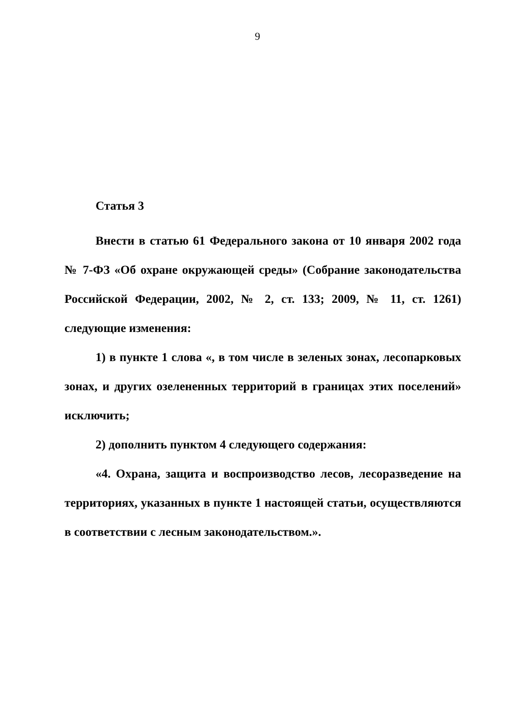9
Статья 3
Внести в статью 61 Федерального закона от 10 января 2002 года № 7-ФЗ «Об охране окружающей среды» (Собрание законодательства Российской Федерации, 2002, № 2, ст. 133; 2009, № 11, ст. 1261) следующие изменения:
1) в пункте 1 слова «, в том числе в зеленых зонах, лесопарковых зонах, и других озелененных территорий в границах этих поселений» исключить;
2) дополнить пунктом 4 следующего содержания:
«4. Охрана, защита и воспроизводство лесов, лесоразведение на территориях, указанных в пункте 1 настоящей статьи, осуществляются в соответствии с лесным законодательством.».